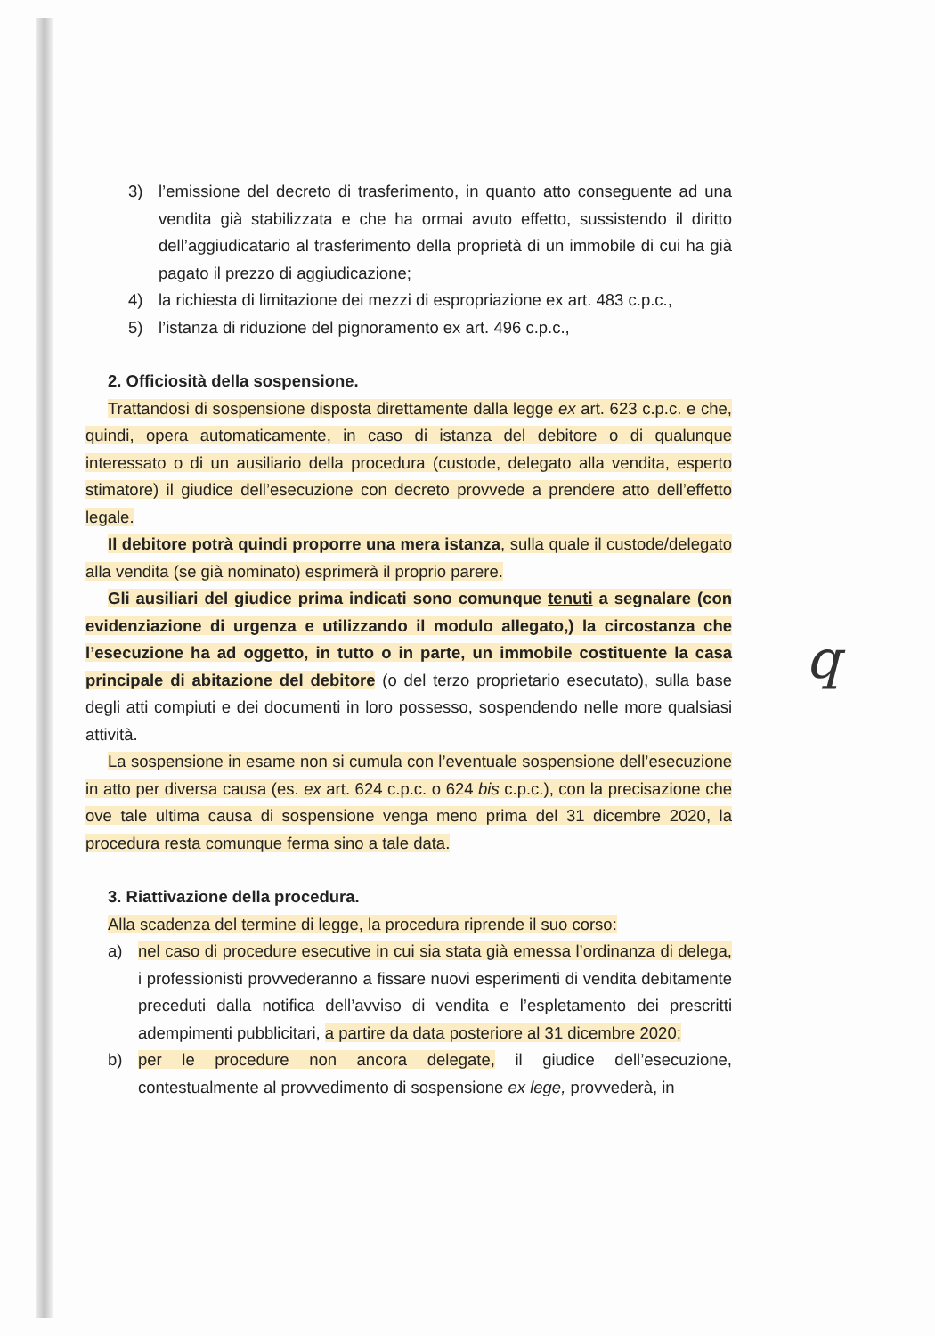3) l’emissione del decreto di trasferimento, in quanto atto conseguente ad una vendita già stabilizzata e che ha ormai avuto effetto, sussistendo il diritto dell’aggiudicatario al trasferimento della proprietà di un immobile di cui ha già pagato il prezzo di aggiudicazione;
4) la richiesta di limitazione dei mezzi di espropriazione ex art. 483 c.p.c.,
5) l’istanza di riduzione del pignoramento ex art. 496 c.p.c.,
2. Officiosità della sospensione.
Trattandosi di sospensione disposta direttamente dalla legge ex art. 623 c.p.c. e che, quindi, opera automaticamente, in caso di istanza del debitore o di qualunque interessato o di un ausiliario della procedura (custode, delegato alla vendita, esperto stimatore) il giudice dell’esecuzione con decreto provvede a prendere atto dell’effetto legale.
Il debitore potrà quindi proporre una mera istanza, sulla quale il custode/delegato alla vendita (se già nominato) esprimerà il proprio parere.
Gli ausiliari del giudice prima indicati sono comunque tenuti a segnalare (con evidenziazione di urgenza e utilizzando il modulo allegato,) la circostanza che l’esecuzione ha ad oggetto, in tutto o in parte, un immobile costituente la casa principale di abitazione del debitore (o del terzo proprietario esecutato), sulla base degli atti compiuti e dei documenti in loro possesso, sospendendo nelle more qualsiasi attività.
La sospensione in esame non si cumula con l’eventuale sospensione dell’esecuzione in atto per diversa causa (es. ex art. 624 c.p.c. o 624 bis c.p.c.), con la precisazione che ove tale ultima causa di sospensione venga meno prima del 31 dicembre 2020, la procedura resta comunque ferma sino a tale data.
3. Riattivazione della procedura.
Alla scadenza del termine di legge, la procedura riprende il suo corso:
a) nel caso di procedure esecutive in cui sia stata già emessa l’ordinanza di delega, i professionisti provvederanno a fissare nuovi esperimenti di vendita debitamente preceduti dalla notifica dell’avviso di vendita e l’espletamento dei prescritti adempimenti pubblicitari, a partire da data posteriore al 31 dicembre 2020;
b) per le procedure non ancora delegate, il giudice dell’esecuzione, contestualmente al provvedimento di sospensione ex lege, provvederà, in
q